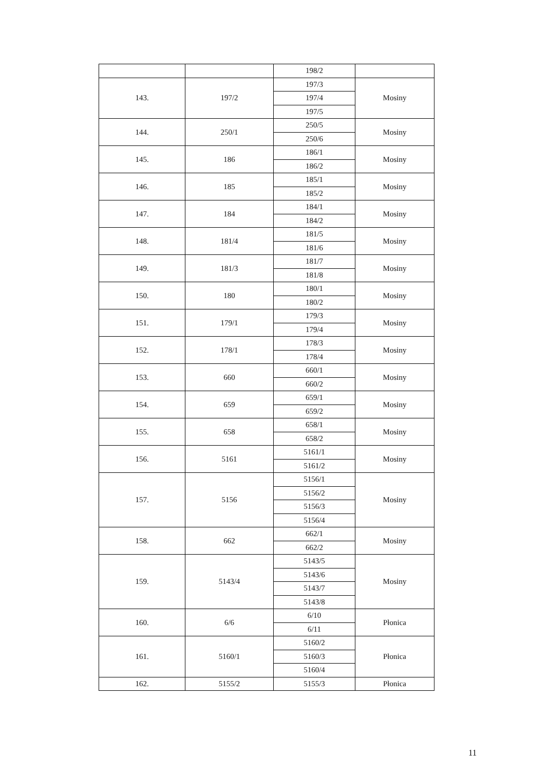| | | 198/2 | |
| 143. | 197/2 | 197/3 | Mosiny |
| | | 197/4 | |
| | | 197/5 | |
| 144. | 250/1 | 250/5 | Mosiny |
| | | 250/6 | |
| 145. | 186 | 186/1 | Mosiny |
| | | 186/2 | |
| 146. | 185 | 185/1 | Mosiny |
| | | 185/2 | |
| 147. | 184 | 184/1 | Mosiny |
| | | 184/2 | |
| 148. | 181/4 | 181/5 | Mosiny |
| | | 181/6 | |
| 149. | 181/3 | 181/7 | Mosiny |
| | | 181/8 | |
| 150. | 180 | 180/1 | Mosiny |
| | | 180/2 | |
| 151. | 179/1 | 179/3 | Mosiny |
| | | 179/4 | |
| 152. | 178/1 | 178/3 | Mosiny |
| | | 178/4 | |
| 153. | 660 | 660/1 | Mosiny |
| | | 660/2 | |
| 154. | 659 | 659/1 | Mosiny |
| | | 659/2 | |
| 155. | 658 | 658/1 | Mosiny |
| | | 658/2 | |
| 156. | 5161 | 5161/1 | Mosiny |
| | | 5161/2 | |
| 157. | 5156 | 5156/1 | Mosiny |
| | | 5156/2 | |
| | | 5156/3 | |
| | | 5156/4 | |
| 158. | 662 | 662/1 | Mosiny |
| | | 662/2 | |
| 159. | 5143/4 | 5143/5 | Mosiny |
| | | 5143/6 | |
| | | 5143/7 | |
| | | 5143/8 | |
| 160. | 6/6 | 6/10 | Płonica |
| | | 6/11 | |
| 161. | 5160/1 | 5160/2 | Płonica |
| | | 5160/3 | |
| | | 5160/4 | |
| 162. | 5155/2 | 5155/3 | Płonica |
11